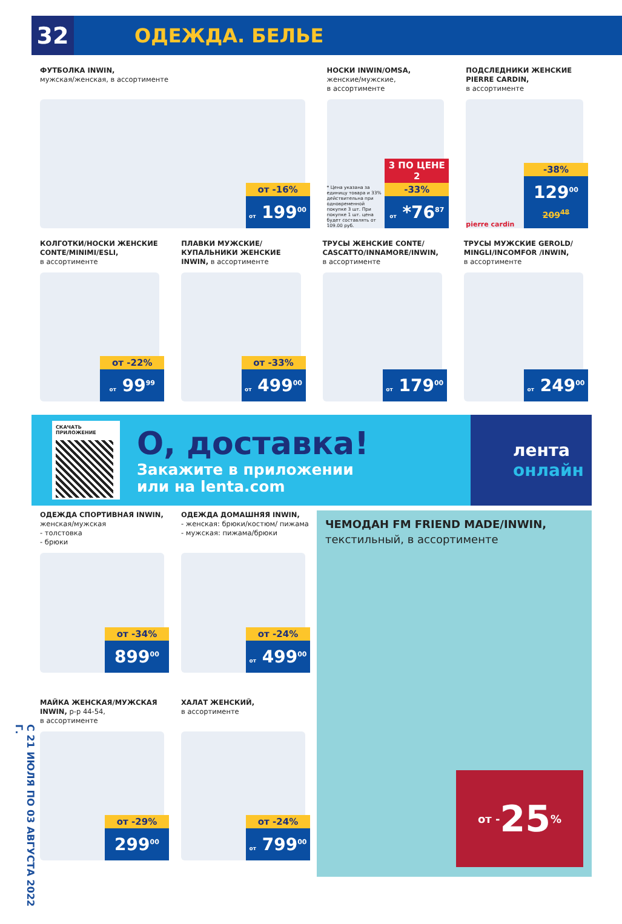С 21 ИЮЛЯ ПО 03 АВГУСТА 2022 Г.
32
ОДЕЖДА. БЕЛЬЕ
ФУТБОЛКА INWIN,
мужская/женская, в ассортименте
от -16%
от 199<sup>00</sup>
НОСКИ INWIN/OMSA,
женские/мужские,
в ассортименте
* Цена указана за единицу товара и 33% действительна при одновременной покупке 3 шт. При покупке 1 шт. цена будет составлять от 109.00 руб.
3 ПО ЦЕНЕ 2
-33%
от *76<sup>87</sup>
ПОДСЛЕДНИКИ ЖЕНСКИЕ PIERRE CARDIN,
в ассортименте
pierre cardin
-38%
129<sup>00</sup>
209<sup>48</sup>
КОЛГОТКИ/НОСКИ ЖЕНСКИЕ CONTE/MINIMI/ESLI,
в ассортименте
от -22%
от 99<sup>99</sup>
ПЛАВКИ МУЖСКИЕ/КУПАЛЬНИКИ ЖЕНСКИЕ INWIN, в ассортименте
от -33%
от 499<sup>00</sup>
ТРУСЫ ЖЕНСКИЕ CONTE/ CASCATTO/INNAMORE/INWIN,
в ассортименте
от 179<sup>00</sup>
ТРУСЫ МУЖСКИЕ GEROLD/ MINGLI/INCOMFOR /INWIN,
в ассортименте
от 249<sup>00</sup>
СКАЧАТЬ ПРИЛОЖЕНИЕ
О, доставка!
Закажите в приложении
или на lenta.com
лента
онлайн
ОДЕЖДА СПОРТИВНАЯ INWIN,
женская/мужская
- толстовка
- брюки
от -34%
899<sup>00</sup>
ОДЕЖДА ДОМАШНЯЯ INWIN,
- женская: брюки/костюм/ пижама
- мужская: пижама/брюки
от -24%
от 499<sup>00</sup>
МАЙКА ЖЕНСКАЯ/МУЖСКАЯ INWIN, р-р 44-54,
в ассортименте
от -29%
299<sup>00</sup>
ХАЛАТ ЖЕНСКИЙ,
в ассортименте
от -24%
от 799<sup>00</sup>
ЧЕМОДАН FM FRIEND MADE/INWIN,
текстильный, в ассортименте
от - 25%